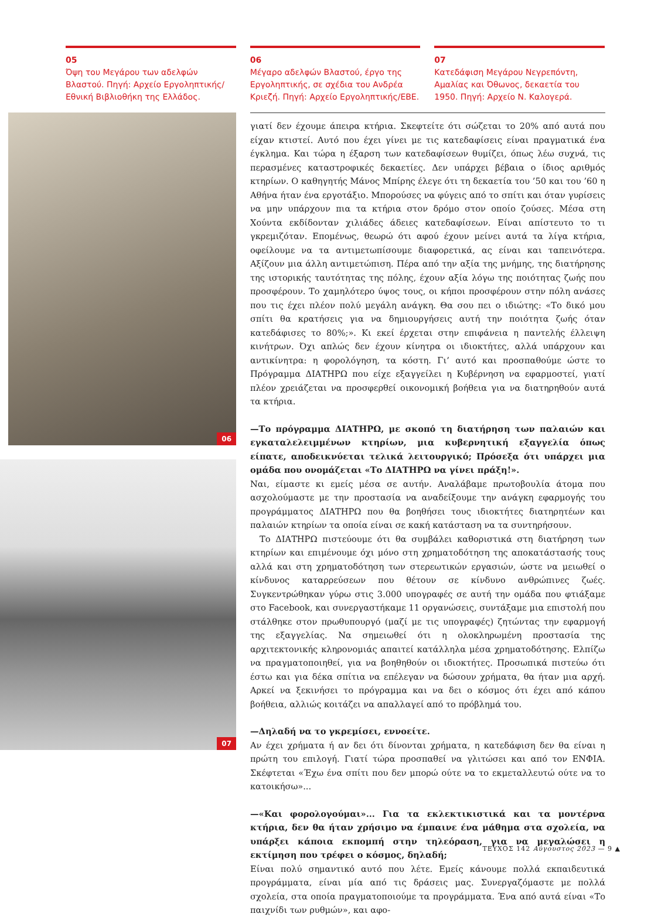05
Όψη του Μεγάρου των αδελφών Βλαστού. Πηγή: Αρχείο Εργοληπτικής/ Εθνική Βιβλιοθήκη της Ελλάδος.
06
Μέγαρο αδελφών Βλαστού, έργο της Εργοληπτικής, σε σχέδια του Ανδρέα Κριεζή. Πηγή: Αρχείο Εργοληπτικής/ΕΒΕ.
07
Κατεδάφιση Μεγάρου Νεγρεπόντη, Αμαλίας και Όθωνος, δεκαετία του 1950. Πηγή: Αρχείο Ν. Καλογερά.
06
07
γιατί δεν έχουμε άπειρα κτήρια. Σκεφτείτε ότι σώζεται το 20% από αυτά που είχαν κτιστεί. Αυτό που έχει γίνει με τις κατεδαφίσεις είναι πραγματικά ένα έγκλημα. Και τώρα η έξαρση των κατεδαφίσεων θυμίζει, όπως λέω συχνά, τις περασμένες καταστροφικές δεκαετίες. Δεν υπάρχει βέβαια ο ίδιος αριθμός κτηρίων. Ο καθηγητής Μάνος Μπίρης έλεγε ότι τη δεκαετία του ’50 και του ’60 η Αθήνα ήταν ένα εργοτάξιο. Μπορούσες να φύγεις από το σπίτι και όταν γυρίσεις να μην υπάρχουν πια τα κτήρια στον δρόμο στον οποίο ζούσες. Μέσα στη Χούντα εκδίδονταν χιλιάδες άδειες κατεδαφίσεων. Είναι απίστευτο το τι γκρεμιζόταν. Επομένως, θεωρώ ότι αφού έχουν μείνει αυτά τα λίγα κτήρια, οφείλουμε να τα αντιμετωπίσουμε διαφορετικά, ας είναι και ταπεινότερα. Αξίζουν μια άλλη αντιμετώπιση. Πέρα από την αξία της μνήμης, της διατήρησης της ιστορικής ταυτότητας της πόλης, έχουν αξία λόγω της ποιότητας ζωής που προσφέρουν. Το χαμηλότερο ύψος τους, οι κήποι προσφέρουν στην πόλη ανάσες που τις έχει πλέον πολύ μεγάλη ανάγκη. Θα σου πει ο ιδιώτης: «Το δικό μου σπίτι θα κρατήσεις για να δημιουργήσεις αυτή την ποιότητα ζωής όταν κατεδάφισες το 80%;». Κι εκεί έρχεται στην επιφάνεια η παντελής έλλειψη κινήτρων. Όχι απλώς δεν έχουν κίνητρα οι ιδιοκτήτες, αλλά υπάρχουν και αντικίνητρα: η φορολόγηση, τα κόστη. Γι’ αυτό και προσπαθούμε ώστε το Πρόγραμμα ΔΙΑΤΗΡΩ που είχε εξαγγείλει η Κυβέρνηση να εφαρμοστεί, γιατί πλέον χρειάζεται να προσφερθεί οικονομική βοήθεια για να διατηρηθούν αυτά τα κτήρια.
—Το πρόγραμμα ΔΙΑΤΗΡΩ, με σκοπό τη διατήρηση των παλαιών και εγκαταλελειμμένων κτηρίων, μια κυβερνητική εξαγγελία όπως είπατε, αποδεικνύεται τελικά λειτουργικό; Πρόσεξα ότι υπάρχει μια ομάδα που ονομάζεται «Το ΔΙΑΤΗΡΩ να γίνει πράξη!».
Ναι, είμαστε κι εμείς μέσα σε αυτήν. Αναλάβαμε πρωτοβουλία άτομα που ασχολούμαστε με την προστασία να αναδείξουμε την ανάγκη εφαρμογής του προγράμματος ΔΙΑΤΗΡΩ που θα βοηθήσει τους ιδιοκτήτες διατηρητέων και παλαιών κτηρίων τα οποία είναι σε κακή κατάσταση να τα συντηρήσουν.
Το ΔΙΑΤΗΡΩ πιστεύουμε ότι θα συμβάλει καθοριστικά στη διατήρηση των κτηρίων και επιμένουμε όχι μόνο στη χρηματοδότηση της αποκατάστασής τους αλλά και στη χρηματοδότηση των στερεωτικών εργασιών, ώστε να μειωθεί ο κίνδυνος καταρρεύσεων που θέτουν σε κίνδυνο ανθρώπινες ζωές. Συγκεντρώθηκαν γύρω στις 3.000 υπογραφές σε αυτή την ομάδα που φτιάξαμε στο Facebook, και συνεργαστήκαμε 11 οργανώσεις, συντάξαμε μια επιστολή που στάλθηκε στον πρωθυπουργό (μαζί με τις υπογραφές) ζητώντας την εφαρμογή της εξαγγελίας. Να σημειωθεί ότι η ολοκληρωμένη προστασία της αρχιτεκτονικής κληρονομιάς απαιτεί κατάλληλα μέσα χρηματοδότησης. Ελπίζω να πραγματοποιηθεί, για να βοηθηθούν οι ιδιοκτήτες. Προσωπικά πιστεύω ότι έστω και για δέκα σπίτια να επέλεγαν να δώσουν χρήματα, θα ήταν μια αρχή. Αρκεί να ξεκινήσει το πρόγραμμα και να δει ο κόσμος ότι έχει από κάπου βοήθεια, αλλιώς κοιτάζει να απαλλαγεί από το πρόβλημά του.
—Δηλαδή να το γκρεμίσει, εννοείτε.
Αν έχει χρήματα ή αν δει ότι δίνονται χρήματα, η κατεδάφιση δεν θα είναι η πρώτη του επιλογή. Γιατί τώρα προσπαθεί να γλιτώσει και από τον ΕΝΦΙΑ. Σκέφτεται «Έχω ένα σπίτι που δεν μπορώ ούτε να το εκμεταλλευτώ ούτε να το κατοικήσω»...
—«Και φορολογούμαι»... Για τα εκλεκτικιστικά και τα μοντέρνα κτήρια, δεν θα ήταν χρήσιμο να έμπαινε ένα μάθημα στα σχολεία, να υπάρξει κάποια εκπομπή στην τηλεόραση, για να μεγαλώσει η εκτίμηση που τρέφει ο κόσμος, δηλαδή;
Είναι πολύ σημαντικό αυτό που λέτε. Εμείς κάνουμε πολλά εκπαιδευτικά προγράμματα, είναι μία από τις δράσεις μας. Συνεργαζόμαστε με πολλά σχολεία, στα οποία πραγματοποιούμε τα προγράμματα. Ένα από αυτά είναι «Το παιχνίδι των ρυθμών», και αφο-
ΤΕΥΧΟΣ 142 Αύγουστος 2023 — 9 ▲